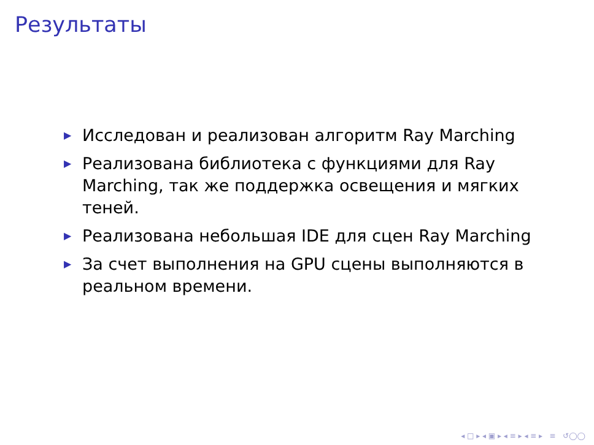Результаты
▶ Исследован и реализован алгоритм Ray Marching
▶ Реализована библиотека с функциями для Ray Marching, так же поддержка освещения и мягких теней.
▶ Реализована небольшая IDE для сцен Ray Marching
▶ За счет выполнения на GPU сцены выполняются в реальном времени.
◂ □ ▸ ◂ ▣ ▸ ◂ ≡ ▸ ◂ ≡ ▸ ≡ ↺◯◯